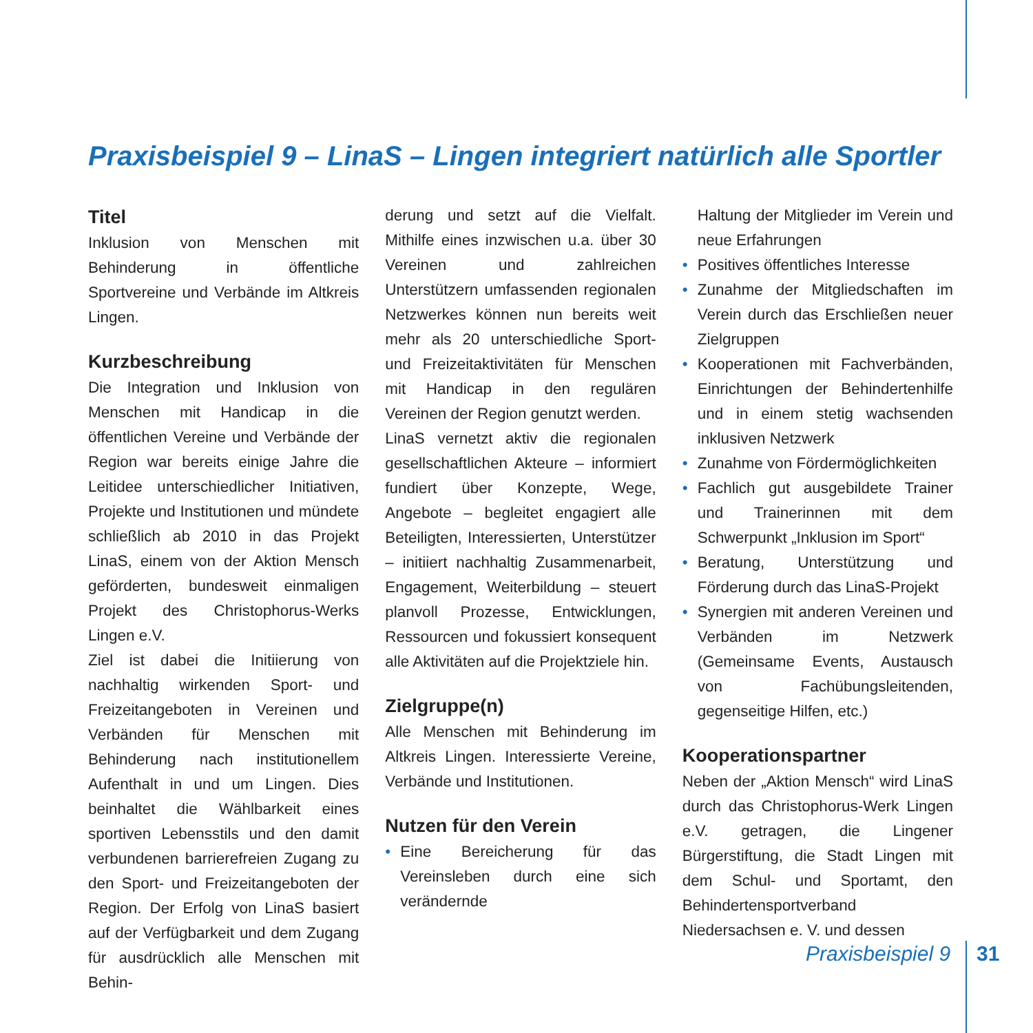Praxisbeispiel 9 – LinaS – Lingen integriert natürlich alle Sportler
Titel
Inklusion von Menschen mit Behinderung in öffentliche Sportvereine und Verbände im Altkreis Lingen.
Kurzbeschreibung
Die Integration und Inklusion von Menschen mit Handicap in die öffentlichen Vereine und Verbände der Region war bereits einige Jahre die Leitidee unterschiedlicher Initiativen, Projekte und Institutionen und mündete schließlich ab 2010 in das Projekt LinaS, einem von der Aktion Mensch geförderten, bundesweit einmaligen Projekt des Christophorus-Werks Lingen e.V.
Ziel ist dabei die Initiierung von nachhaltig wirkenden Sport- und Freizeitangeboten in Vereinen und Verbänden für Menschen mit Behinderung nach institutionellem Aufenthalt in und um Lingen. Dies beinhaltet die Wählbarkeit eines sportiven Lebensstils und den damit verbundenen barrierefreien Zugang zu den Sport- und Freizeitangeboten der Region. Der Erfolg von LinaS basiert auf der Verfügbarkeit und dem Zugang für ausdrücklich alle Menschen mit Behin-
derung und setzt auf die Vielfalt. Mithilfe eines inzwischen u.a. über 30 Vereinen und zahlreichen Unterstützern umfassenden regionalen Netzwerkes können nun bereits weit mehr als 20 unterschiedliche Sport- und Freizeitaktivitäten für Menschen mit Handicap in den regulären Vereinen der Region genutzt werden.
LinaS vernetzt aktiv die regionalen gesellschaftlichen Akteure – informiert fundiert über Konzepte, Wege, Angebote – begleitet engagiert alle Beteiligten, Interessierten, Unterstützer – initiiert nachhaltig Zusammenarbeit, Engagement, Weiterbildung – steuert planvoll Prozesse, Entwicklungen, Ressourcen und fokussiert konsequent alle Aktivitäten auf die Projektziele hin.
Zielgruppe(n)
Alle Menschen mit Behinderung im Altkreis Lingen. Interessierte Vereine, Verbände und Institutionen.
Nutzen für den Verein
• Eine Bereicherung für das Vereinsleben durch eine sich verändernde
Haltung der Mitglieder im Verein und neue Erfahrungen
• Positives öffentliches Interesse
• Zunahme der Mitgliedschaften im Verein durch das Erschließen neuer Zielgruppen
• Kooperationen mit Fachverbänden, Einrichtungen der Behindertenhilfe und in einem stetig wachsenden inklusiven Netzwerk
• Zunahme von Fördermöglichkeiten
• Fachlich gut ausgebildete Trainer und Trainerinnen mit dem Schwerpunkt „Inklusion im Sport“
• Beratung, Unterstützung und Förderung durch das LinaS-Projekt
• Synergien mit anderen Vereinen und Verbänden im Netzwerk (Gemeinsame Events, Austausch von Fachübungsleitenden, gegenseitige Hilfen, etc.)
Kooperationspartner
Neben der „Aktion Mensch“ wird LinaS durch das Christophorus-Werk Lingen e.V. getragen, die Lingener Bürgerstiftung, die Stadt Lingen mit dem Schul- und Sportamt, den Behindertensportverband Niedersachsen e. V. und dessen
Praxisbeispiel 9 31